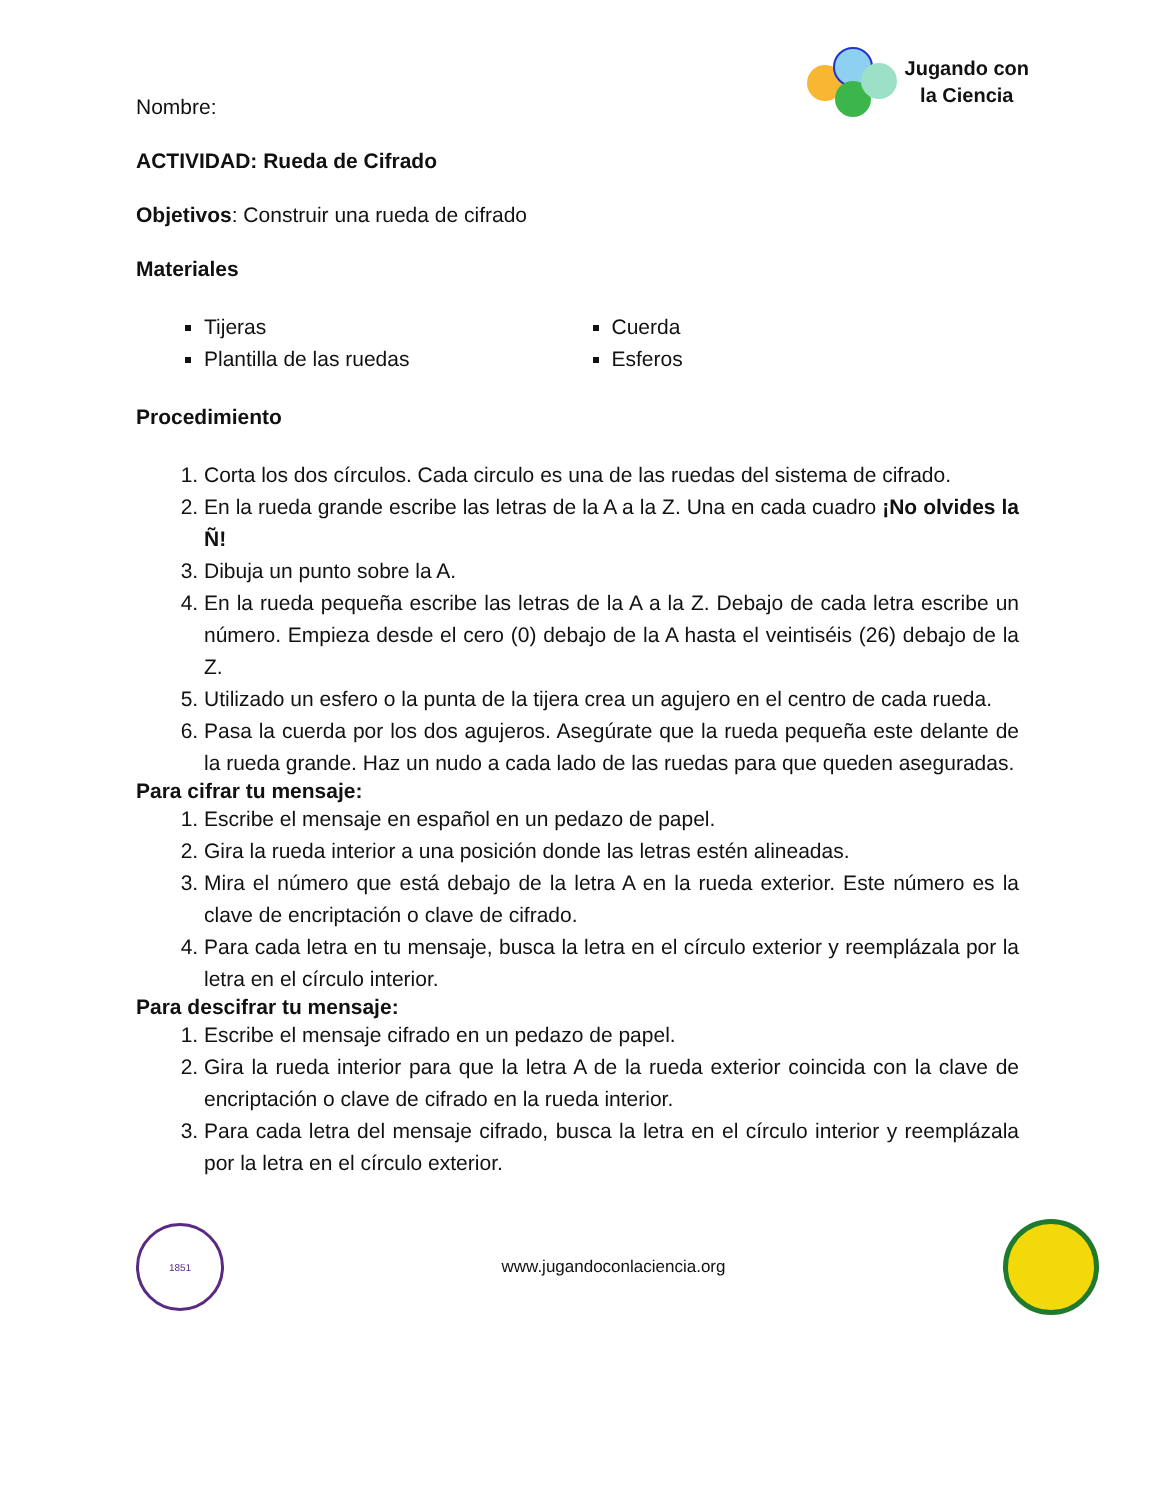Nombre:
Jugando con
la Ciencia
ACTIVIDAD: Rueda de Cifrado
Objetivos: Construir una rueda de cifrado
Materiales
Tijeras
Plantilla de las ruedas
Cuerda
Esferos
Procedimiento
1. Corta los dos círculos. Cada circulo es una de las ruedas del sistema de cifrado.
2. En la rueda grande escribe las letras de la A a la Z. Una en cada cuadro ¡No olvides la Ñ!
3. Dibuja un punto sobre la A.
4. En la rueda pequeña escribe las letras de la A a la Z. Debajo de cada letra escribe un número. Empieza desde el cero (0) debajo de la A hasta el veintiséis (26) debajo de la Z.
5. Utilizado un esfero o la punta de la tijera crea un agujero en el centro de cada rueda.
6. Pasa la cuerda por los dos agujeros. Asegúrate que la rueda pequeña este delante de la rueda grande. Haz un nudo a cada lado de las ruedas para que queden aseguradas.
Para cifrar tu mensaje:
1. Escribe el mensaje en español en un pedazo de papel.
2. Gira la rueda interior a una posición donde las letras estén alineadas.
3. Mira el número que está debajo de la letra A en la rueda exterior. Este número es la clave de encriptación o clave de cifrado.
4. Para cada letra en tu mensaje, busca la letra en el círculo exterior y reemplázala por la letra en el círculo interior.
Para descifrar tu mensaje:
1. Escribe el mensaje cifrado en un pedazo de papel.
2. Gira la rueda interior para que la letra A de la rueda exterior coincida con la clave de encriptación o clave de cifrado en la rueda interior.
3. Para cada letra del mensaje cifrado, busca la letra en el círculo interior y reemplázala por la letra en el círculo exterior.
1851
www.jugandoconlaciencia.org